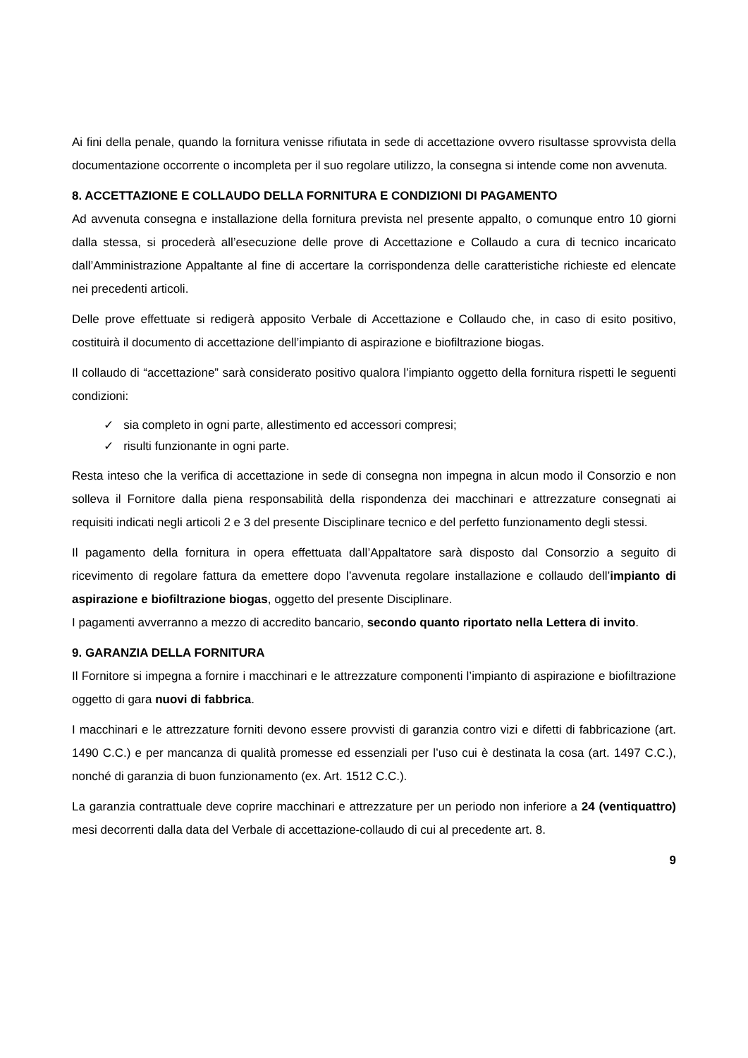Ai fini della penale, quando la fornitura venisse rifiutata in sede di accettazione ovvero risultasse sprovvista della documentazione occorrente o incompleta per il suo regolare utilizzo, la consegna si intende come non avvenuta.
8. ACCETTAZIONE E COLLAUDO DELLA FORNITURA E CONDIZIONI DI PAGAMENTO
Ad avvenuta consegna e installazione della fornitura prevista nel presente appalto, o comunque entro 10 giorni dalla stessa, si procederà all’esecuzione delle prove di Accettazione e Collaudo a cura di tecnico incaricato dall’Amministrazione Appaltante al fine di accertare la corrispondenza delle caratteristiche richieste ed elencate nei precedenti articoli.
Delle prove effettuate si redigerà apposito Verbale di Accettazione e Collaudo che, in caso di esito positivo, costituirà il documento di accettazione dell’impianto di aspirazione e biofiltrazione biogas.
Il collaudo di “accettazione” sarà considerato positivo qualora l’impianto oggetto della fornitura rispetti le seguenti condizioni:
✓ sia completo in ogni parte, allestimento ed accessori compresi;
✓ risulti funzionante in ogni parte.
Resta inteso che la verifica di accettazione in sede di consegna non impegna in alcun modo il Consorzio e non solleva il Fornitore dalla piena responsabilità della rispondenza dei macchinari e attrezzature consegnati ai requisiti indicati negli articoli 2 e 3 del presente Disciplinare tecnico e del perfetto funzionamento degli stessi.
Il pagamento della fornitura in opera effettuata dall’Appaltatore sarà disposto dal Consorzio a seguito di ricevimento di regolare fattura da emettere dopo l’avvenuta regolare installazione e collaudo dell’impianto di aspirazione e biofiltrazione biogas, oggetto del presente Disciplinare.
I pagamenti avverranno a mezzo di accredito bancario, secondo quanto riportato nella Lettera di invito.
9. GARANZIA DELLA FORNITURA
Il Fornitore si impegna a fornire i macchinari e le attrezzature componenti l’impianto di aspirazione e biofiltrazione oggetto di gara nuovi di fabbrica.
I macchinari e le attrezzature forniti devono essere provvisti di garanzia contro vizi e difetti di fabbricazione (art. 1490 C.C.) e per mancanza di qualità promesse ed essenziali per l’uso cui è destinata la cosa (art. 1497 C.C.), nonché di garanzia di buon funzionamento (ex. Art. 1512 C.C.).
La garanzia contrattuale deve coprire macchinari e attrezzature per un periodo non inferiore a 24 (ventiquattro) mesi decorrenti dalla data del Verbale di accettazione-collaudo di cui al precedente art. 8.
9